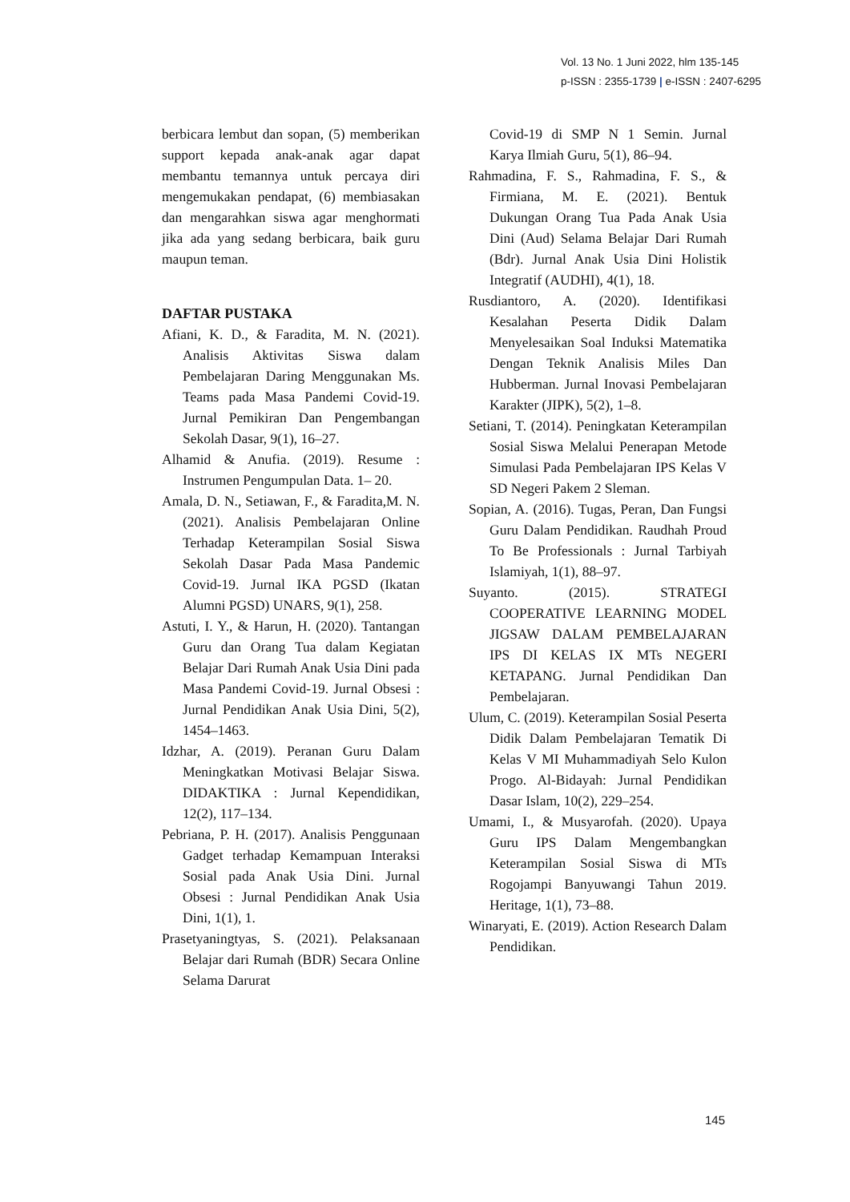Vol. 13 No. 1 Juni 2022, hlm 135-145
p-ISSN : 2355-1739 | e-ISSN : 2407-6295
berbicara lembut dan sopan, (5) memberikan support kepada anak-anak agar dapat membantu temannya untuk percaya diri mengemukakan pendapat, (6) membiasakan dan mengarahkan siswa agar menghormati jika ada yang sedang berbicara, baik guru maupun teman.
DAFTAR PUSTAKA
Afiani, K. D., & Faradita, M. N. (2021). Analisis Aktivitas Siswa dalam Pembelajaran Daring Menggunakan Ms. Teams pada Masa Pandemi Covid-19. Jurnal Pemikiran Dan Pengembangan Sekolah Dasar, 9(1), 16–27.
Alhamid & Anufia. (2019). Resume : Instrumen Pengumpulan Data. 1– 20.
Amala, D. N., Setiawan, F., & Faradita,M. N. (2021). Analisis Pembelajaran Online Terhadap Keterampilan Sosial Siswa Sekolah Dasar Pada Masa Pandemic Covid-19. Jurnal IKA PGSD (Ikatan Alumni PGSD) UNARS, 9(1), 258.
Astuti, I. Y., & Harun, H. (2020). Tantangan Guru dan Orang Tua dalam Kegiatan Belajar Dari Rumah Anak Usia Dini pada Masa Pandemi Covid-19. Jurnal Obsesi : Jurnal Pendidikan Anak Usia Dini, 5(2), 1454–1463.
Idzhar, A. (2019). Peranan Guru Dalam Meningkatkan Motivasi Belajar Siswa. DIDAKTIKA : Jurnal Kependidikan, 12(2), 117–134.
Pebriana, P. H. (2017). Analisis Penggunaan Gadget terhadap Kemampuan Interaksi Sosial pada Anak Usia Dini. Jurnal Obsesi : Jurnal Pendidikan Anak Usia Dini, 1(1), 1.
Prasetyaningtyas, S. (2021). Pelaksanaan Belajar dari Rumah (BDR) Secara Online Selama Darurat
Covid-19 di SMP N 1 Semin. Jurnal Karya Ilmiah Guru, 5(1), 86–94.
Rahmadina, F. S., Rahmadina, F. S., & Firmiana, M. E. (2021). Bentuk Dukungan Orang Tua Pada Anak Usia Dini (Aud) Selama Belajar Dari Rumah (Bdr). Jurnal Anak Usia Dini Holistik Integratif (AUDHI), 4(1), 18.
Rusdiantoro, A. (2020). Identifikasi Kesalahan Peserta Didik Dalam Menyelesaikan Soal Induksi Matematika Dengan Teknik Analisis Miles Dan Hubberman. Jurnal Inovasi Pembelajaran Karakter (JIPK), 5(2), 1–8.
Setiani, T. (2014). Peningkatan Keterampilan Sosial Siswa Melalui Penerapan Metode Simulasi Pada Pembelajaran IPS Kelas V SD Negeri Pakem 2 Sleman.
Sopian, A. (2016). Tugas, Peran, Dan Fungsi Guru Dalam Pendidikan. Raudhah Proud To Be Professionals : Jurnal Tarbiyah Islamiyah, 1(1), 88–97.
Suyanto. (2015). STRATEGI COOPERATIVE LEARNING MODEL JIGSAW DALAM PEMBELAJARAN IPS DI KELAS IX MTs NEGERI KETAPANG. Jurnal Pendidikan Dan Pembelajaran.
Ulum, C. (2019). Keterampilan Sosial Peserta Didik Dalam Pembelajaran Tematik Di Kelas V MI Muhammadiyah Selo Kulon Progo. Al-Bidayah: Jurnal Pendidikan Dasar Islam, 10(2), 229–254.
Umami, I., & Musyarofah. (2020). Upaya Guru IPS Dalam Mengembangkan Keterampilan Sosial Siswa di MTs Rogojampi Banyuwangi Tahun 2019. Heritage, 1(1), 73–88.
Winaryati, E. (2019). Action Research Dalam Pendidikan.
145